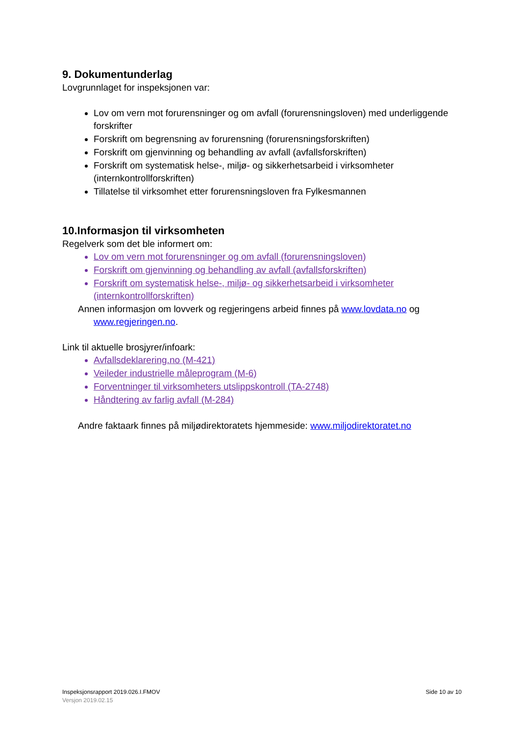9. Dokumentunderlag
Lovgrunnlaget for inspeksjonen var:
Lov om vern mot forurensninger og om avfall (forurensningsloven) med underliggende forskrifter
Forskrift om begrensning av forurensning (forurensningsforskriften)
Forskrift om gjenvinning og behandling av avfall (avfallsforskriften)
Forskrift om systematisk helse-, miljø- og sikkerhetsarbeid i virksomheter (internkontrollforskriften)
Tillatelse til virksomhet etter forurensningsloven fra Fylkesmannen
10.Informasjon til virksomheten
Regelverk som det ble informert om:
Lov om vern mot forurensninger og om avfall (forurensningsloven)
Forskrift om gjenvinning og behandling av avfall (avfallsforskriften)
Forskrift om systematisk helse-, miljø- og sikkerhetsarbeid i virksomheter (internkontrollforskriften)
Annen informasjon om lovverk og regjeringens arbeid finnes på www.lovdata.no og
www.regjeringen.no.
Link til aktuelle brosjyrer/infoark:
Avfallsdeklarering.no (M-421)
Veileder industrielle måleprogram (M-6)
Forventninger til virksomheters utslippskontroll (TA-2748)
Håndtering av farlig avfall (M-284)
Andre faktaark finnes på miljødirektoratets hjemmeside: www.miljodirektoratet.no
Side 10 av 10 Inspeksjonsrapport 2019.026.I.FMOV
Versjon 2019.02.15